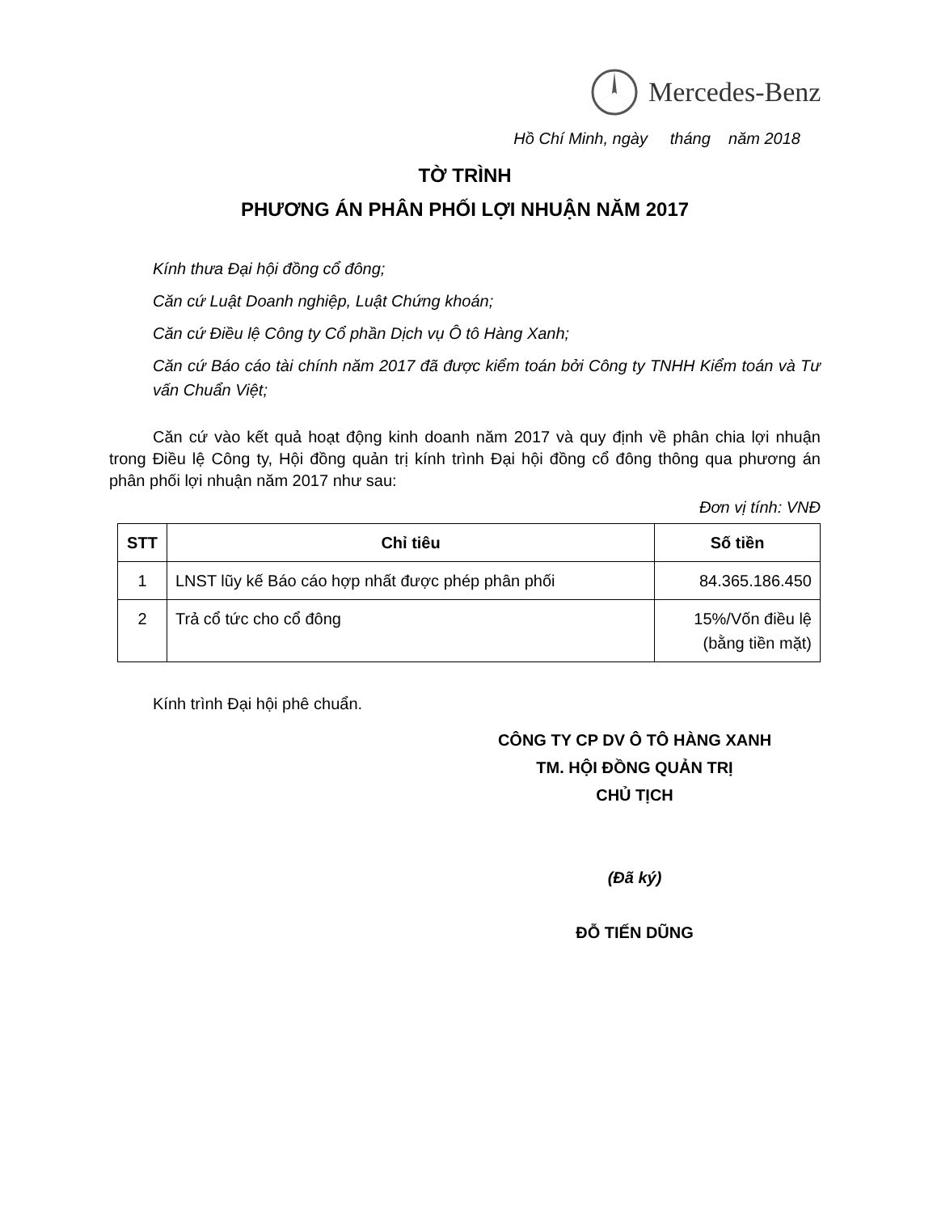Mercedes-Benz
Hồ Chí Minh, ngày tháng năm 2018
TỜ TRÌNH
PHƯƠNG ÁN PHÂN PHỐI LỢI NHUẬN NĂM 2017
Kính thưa Đại hội đồng cổ đông;
Căn cứ Luật Doanh nghiệp, Luật Chứng khoán;
Căn cứ Điều lệ Công ty Cổ phần Dịch vụ Ô tô Hàng Xanh;
Căn cứ Báo cáo tài chính năm 2017 đã được kiểm toán bởi Công ty TNHH Kiểm toán và Tư vấn Chuẩn Việt;
Căn cứ vào kết quả hoạt động kinh doanh năm 2017 và quy định về phân chia lợi nhuận trong Điều lệ Công ty, Hội đồng quản trị kính trình Đại hội đồng cổ đông thông qua phương án phân phối lợi nhuận năm 2017 như sau:
Đơn vị tính: VNĐ
| STT | Chỉ tiêu | Số tiền |
| --- | --- | --- |
| 1 | LNST lũy kế Báo cáo hợp nhất được phép phân phối | 84.365.186.450 |
| 2 | Trả cổ tức cho cổ đông | 15%/Vốn điều lệ (bằng tiền mặt) |
Kính trình Đại hội phê chuẩn.
CÔNG TY CP DV Ô TÔ HÀNG XANH
TM. HỘI ĐỒNG QUẢN TRỊ
CHỦ TỊCH
(Đã ký)
ĐỖ TIẾN DŨNG